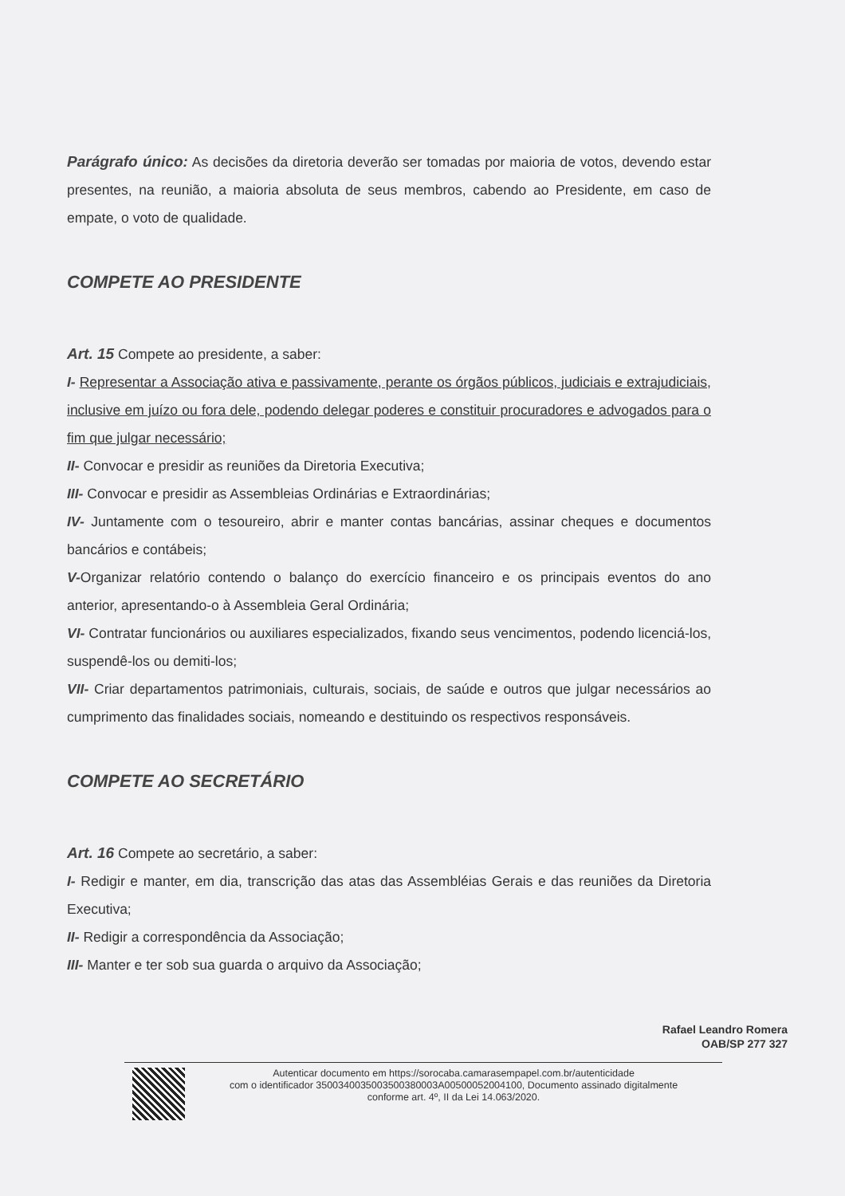Parágrafo único: As decisões da diretoria deverão ser tomadas por maioria de votos, devendo estar presentes, na reunião, a maioria absoluta de seus membros, cabendo ao Presidente, em caso de empate, o voto de qualidade.
COMPETE AO PRESIDENTE
Art. 15 Compete ao presidente, a saber:
I- Representar a Associação ativa e passivamente, perante os órgãos públicos, judiciais e extrajudiciais, inclusive em juízo ou fora dele, podendo delegar poderes e constituir procuradores e advogados para o fim que julgar necessário;
II- Convocar e presidir as reuniões da Diretoria Executiva;
III- Convocar e presidir as Assembleias Ordinárias e Extraordinárias;
IV- Juntamente com o tesoureiro, abrir e manter contas bancárias, assinar cheques e documentos bancários e contábeis;
V-Organizar relatório contendo o balanço do exercício financeiro e os principais eventos do ano anterior, apresentando-o à Assembleia Geral Ordinária;
VI- Contratar funcionários ou auxiliares especializados, fixando seus vencimentos, podendo licenciá-los, suspendê-los ou demiti-los;
VII- Criar departamentos patrimoniais, culturais, sociais, de saúde e outros que julgar necessários ao cumprimento das finalidades sociais, nomeando e destituindo os respectivos responsáveis.
COMPETE AO SECRETÁRIO
Art. 16 Compete ao secretário, a saber:
I- Redigir e manter, em dia, transcrição das atas das Assembléias Gerais e das reuniões da Diretoria Executiva;
II- Redigir a correspondência da Associação;
III- Manter e ter sob sua guarda o arquivo da Associação;
Rafael Leandro Romera
OAB/SP 277 327
Autenticar documento em https://sorocaba.camarasempapel.com.br/autenticidade
com o identificador 3500340035003500380003A00500052004100, Documento assinado digitalmente
conforme art. 4º, II da Lei 14.063/2020.